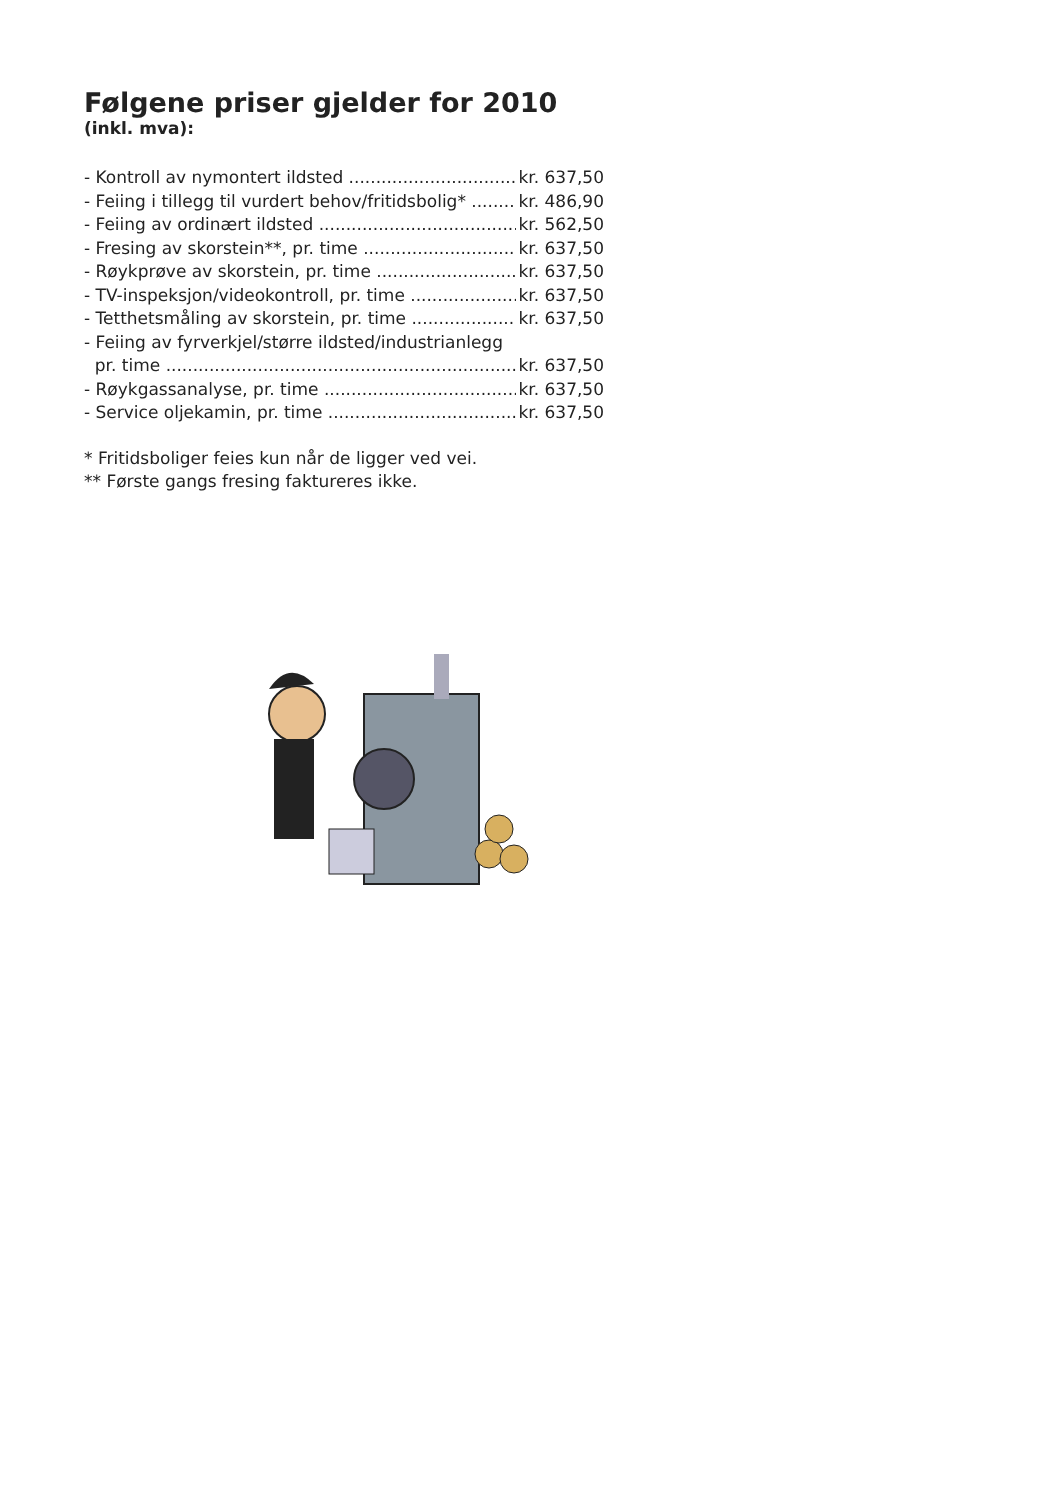Følgene priser gjelder for 2010
(inkl. mva):
- Kontroll av nymontert ildsted kr. 637,50
- Feiing i tillegg til vurdert behov/fritidsbolig* kr. 486,90
- Feiing av ordinært ildsted kr. 562,50
- Fresing av skorstein**, pr. time kr. 637,50
- Røykprøve av skorstein, pr. time kr. 637,50
- TV-inspeksjon/videokontroll, pr. time kr. 637,50
- Tetthetsmåling av skorstein, pr. time kr. 637,50
- Feiing av fyrverkjel/større ildsted/industrianlegg
pr. time kr. 637,50
- Røykgassanalyse, pr. time kr. 637,50
- Service oljekamin, pr. time kr. 637,50
* Fritidsboliger feies kun når de ligger ved vei.
** Første gangs fresing faktureres ikke.